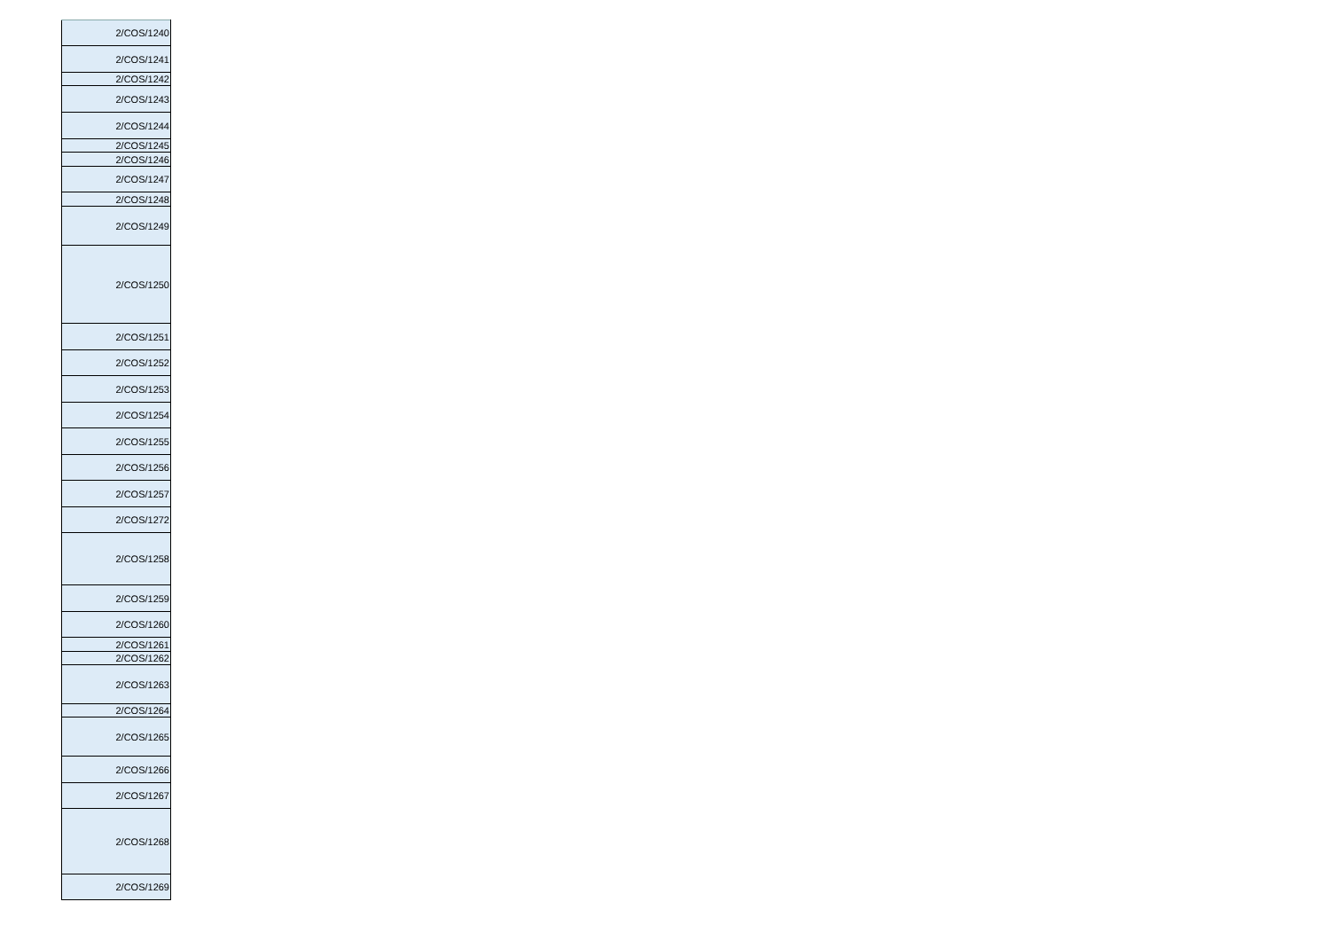| 2/COS/1240 |
| 2/COS/1241 |
| 2/COS/1242 |
| 2/COS/1243 |
| 2/COS/1244 |
| 2/COS/1245 |
| 2/COS/1246 |
| 2/COS/1247 |
| 2/COS/1248 |
| 2/COS/1249 |
| 2/COS/1250 |
| 2/COS/1251 |
| 2/COS/1252 |
| 2/COS/1253 |
| 2/COS/1254 |
| 2/COS/1255 |
| 2/COS/1256 |
| 2/COS/1257 |
| 2/COS/1272 |
| 2/COS/1258 |
| 2/COS/1259 |
| 2/COS/1260 |
| 2/COS/1261 |
| 2/COS/1262 |
| 2/COS/1263 |
| 2/COS/1264 |
| 2/COS/1265 |
| 2/COS/1266 |
| 2/COS/1267 |
| 2/COS/1268 |
| 2/COS/1269 |